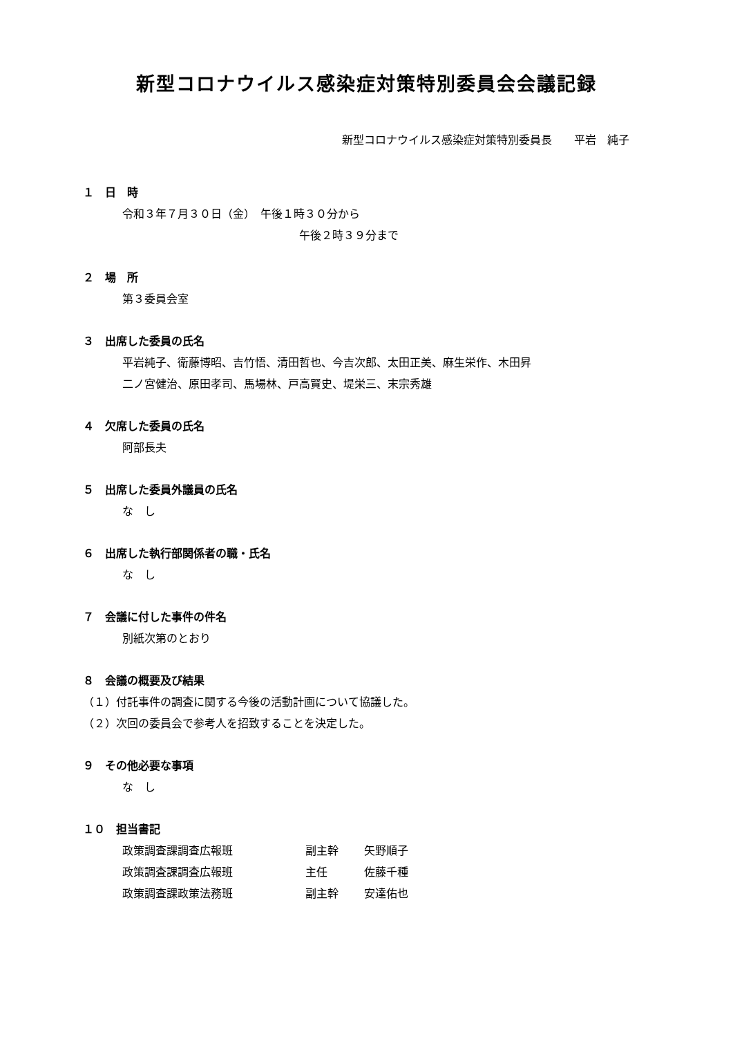新型コロナウイルス感染症対策特別委員会会議記録
新型コロナウイルス感染症対策特別委員長　　平岩　純子
１　日　時
令和３年７月３０日（金）　午後１時３０分から
午後２時３９分まで
２　場　所
第３委員会室
３　出席した委員の氏名
平岩純子、衛藤博昭、吉竹悟、清田哲也、今吉次郎、太田正美、麻生栄作、木田昇
二ノ宮健治、原田孝司、馬場林、戸高賢史、堤栄三、末宗秀雄
４　欠席した委員の氏名
阿部長夫
５　出席した委員外議員の氏名
な　し
６　出席した執行部関係者の職・氏名
な　し
７　会議に付した事件の件名
別紙次第のとおり
８　会議の概要及び結果
（１）付託事件の調査に関する今後の活動計画について協議した。
（２）次回の委員会で参考人を招致することを決定した。
９　その他必要な事項
な　し
１０　担当書記
政策調査課調査広報班 副主幹 矢野順子
政策調査課調査広報班 主任 佐藤千種
政策調査課政策法務班 副主幹 安達佑也